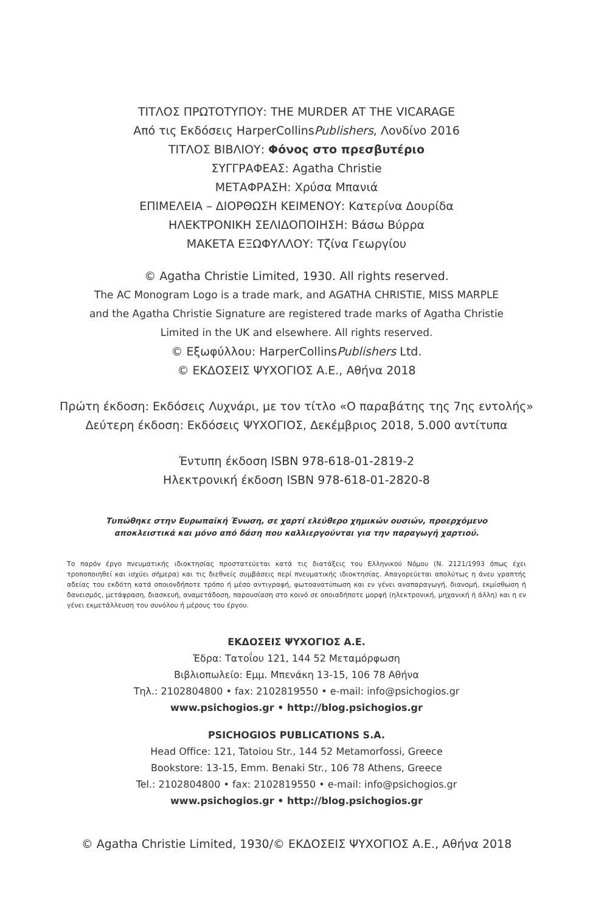ΤΙΤΛΟΣ ΠΡΩΤΟΤΥΠΟΥ: THE MURDER AT THE VICARAGE
Από τις Εκδόσεις HarperCollinsPublishers, Λονδίνο 2016
ΤΙΤΛΟΣ ΒΙΒΛΙΟΥ: Φόνος στο πρεσβυτέριο
ΣΥΓΓΡΑΦΕΑΣ: Agatha Christie
ΜΕΤΑΦΡΑΣΗ: Χρύσα Μπανιά
ΕΠΙΜΕΛΕΙΑ – ΔΙΟΡΘΩΣΗ ΚΕΙΜΕΝΟΥ: Κατερίνα Δουρίδα
ΗΛΕΚΤΡΟΝΙΚΗ ΣΕΛΙΔΟΠΟΙΗΣΗ: Βάσω Βύρρα
ΜΑΚΕΤΑ ΕΞΩΦΥΛΛΟΥ: Τζίνα Γεωργίου
© Agatha Christie Limited, 1930. All rights reserved.
The AC Monogram Logo is a trade mark, and AGATHA CHRISTIE, MISS MARPLE
and the Agatha Christie Signature are registered trade marks of Agatha Christie
Limited in the UK and elsewhere. All rights reserved.
© Εξωφύλλου: HarperCollinsPublishers Ltd.
© ΕΚΔΟΣΕΙΣ ΨΥΧΟΓΙΟΣ Α.Ε., Αθήνα 2018
Πρώτη έκδοση: Εκδόσεις Λυχνάρι, με τον τίτλο «Ο παραβάτης της 7ης εντολής»
Δεύτερη έκδοση: Εκδόσεις ΨΥΧΟΓΙΟΣ, Δεκέμβριος 2018, 5.000 αντίτυπα
Έντυπη έκδοση ISBN 978-618-01-2819-2
Ηλεκτρονική έκδοση ISBN 978-618-01-2820-8
Τυπώθηκε στην Ευρωπαϊκή Ένωση, σε χαρτί ελεύθερο χημικών ουσιών, προερχόμενο
αποκλειστικά και μόνο από δάση που καλλιεργούνται για την παραγωγή χαρτιού.
Το παρόν έργο πνευματικής ιδιοκτησίας προστατεύεται κατά τις διατάξεις του Ελληνικού Νόμου (Ν. 2121/1993 όπως έχει τροποποιηθεί και ισχύει σήμερα) και τις διεθνείς συμβάσεις περί πνευματικής ιδιοκτησίας. Απαγορεύεται απολύτως η άνευ γραπτής αδείας του εκδότη κατά οποιονδήποτε τρόπο ή μέσο αντιγραφή, φωτοανατύπωση και εν γένει αναπαραγωγή, διανομή, εκμίσθωση ή δανεισμός, μετάφραση, διασκευή, αναμετάδοση, παρουσίαση στο κοινό σε οποιαδήποτε μορφή (ηλεκτρονική, μηχανική ή άλλη) και η εν γένει εκμετάλλευση του συνόλου ή μέρους του έργου.
ΕΚΔΟΣΕΙΣ ΨΥΧΟΓΙΟΣ Α.Ε.
Έδρα: Τατοΐου 121, 144 52 Μεταμόρφωση
Βιβλιοπωλείο: Εμμ. Μπενάκη 13-15, 106 78 Αθήνα
Τηλ.: 2102804800 • fax: 2102819550 • e-mail: info@psichogios.gr
www.psichogios.gr • http://blog.psichogios.gr
PSICHOGIOS PUBLICATIONS S.A.
Head Office: 121, Tatoiou Str., 144 52 Metamorfossi, Greece
Bookstore: 13-15, Emm. Benaki Str., 106 78 Athens, Greece
Tel.: 2102804800 • fax: 2102819550 • e-mail: info@psichogios.gr
www.psichogios.gr • http://blog.psichogios.gr
© Agatha Christie Limited, 1930/© ΕΚΔΟΣΕΙΣ ΨΥΧΟΓΙΟΣ Α.Ε., Αθήνα 2018